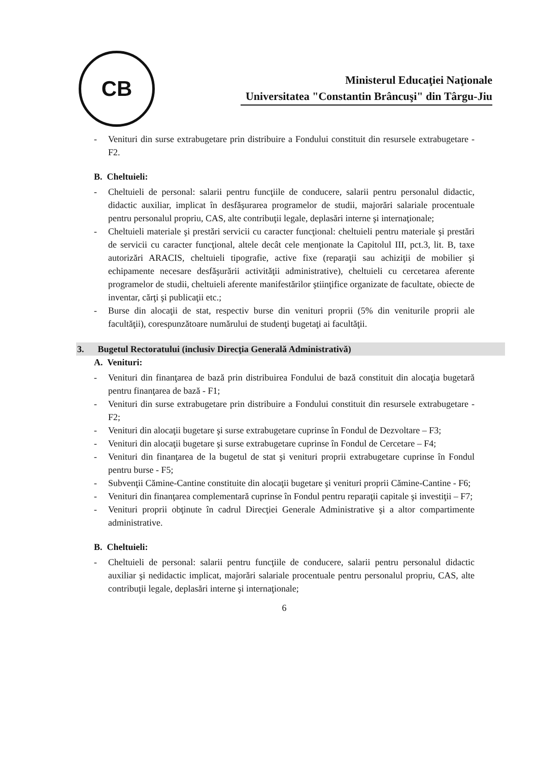CB
Ministerul Educaţiei Naţionale
Universitatea "Constantin Brâncuşi" din Târgu-Jiu
- Venituri din surse extrabugetare prin distribuire a Fondului constituit din resursele extrabugetare - F2.
B. Cheltuieli:
- Cheltuieli de personal: salarii pentru funcţiile de conducere, salarii pentru personalul didactic, didactic auxiliar, implicat în desfăşurarea programelor de studii, majorări salariale procentuale pentru personalul propriu, CAS, alte contribuţii legale, deplasări interne şi internaţionale;
- Cheltuieli materiale şi prestări servicii cu caracter funcţional: cheltuieli pentru materiale şi prestări de servicii cu caracter funcţional, altele decât cele menţionate la Capitolul III, pct.3, lit. B, taxe autorizări ARACIS, cheltuieli tipografie, active fixe (reparaţii sau achiziţii de mobilier şi echipamente necesare desfăşurării activităţii administrative), cheltuieli cu cercetarea aferente programelor de studii, cheltuieli aferente manifestărilor ştiinţifice organizate de facultate, obiecte de inventar, cărţi şi publicaţii etc.;
- Burse din alocaţii de stat, respectiv burse din venituri proprii (5% din veniturile proprii ale facultăţii), corespunzătoare numărului de studenţi bugetaţi ai facultăţii.
3. Bugetul Rectoratului (inclusiv Direcţia Generală Administrativă)
A. Venituri:
- Venituri din finanţarea de bază prin distribuirea Fondului de bază constituit din alocaţia bugetară pentru finanţarea de bază - F1;
- Venituri din surse extrabugetare prin distribuire a Fondului constituit din resursele extrabugetare - F2;
- Venituri din alocaţii bugetare şi surse extrabugetare cuprinse în Fondul de Dezvoltare – F3;
- Venituri din alocaţii bugetare şi surse extrabugetare cuprinse în Fondul de Cercetare – F4;
- Venituri din finanţarea de la bugetul de stat şi venituri proprii extrabugetare cuprinse în Fondul pentru burse - F5;
- Subvenţii Cămine-Cantine constituite din alocaţii bugetare şi venituri proprii Cămine-Cantine - F6;
- Venituri din finanţarea complementară cuprinse în Fondul pentru reparaţii capitale şi investiţii – F7;
- Venituri proprii obţinute în cadrul Direcţiei Generale Administrative şi a altor compartimente administrative.
B. Cheltuieli:
- Cheltuieli de personal: salarii pentru funcţiile de conducere, salarii pentru personalul didactic auxiliar şi nedidactic implicat, majorări salariale procentuale pentru personalul propriu, CAS, alte contribuţii legale, deplasări interne şi internaţionale;
6